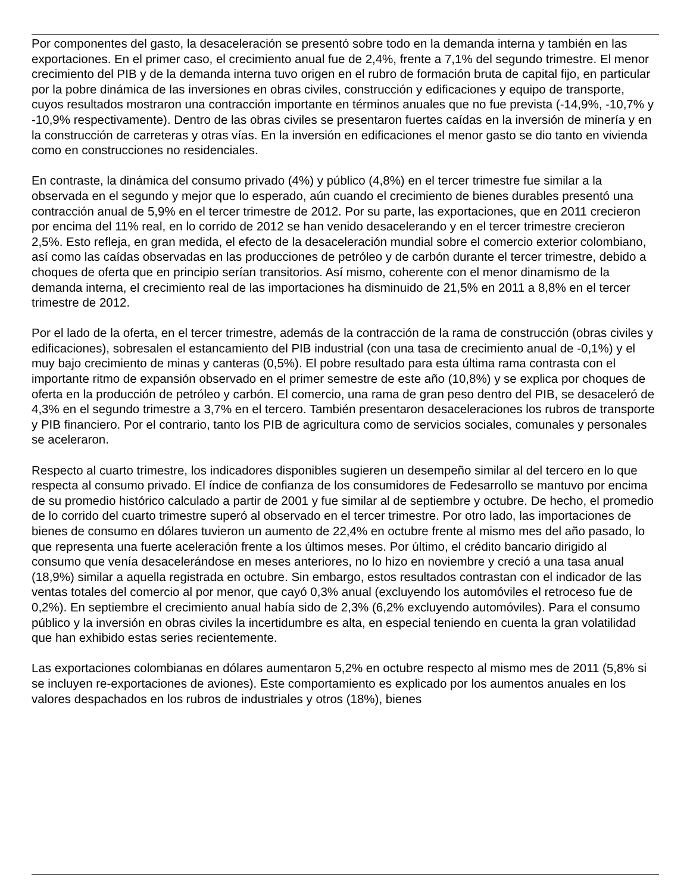Por componentes del gasto, la desaceleración se presentó sobre todo en la demanda interna y también en las exportaciones. En el primer caso, el crecimiento anual fue de 2,4%, frente a 7,1% del segundo trimestre. El menor crecimiento del PIB y de la demanda interna tuvo origen en el rubro de formación bruta de capital fijo, en particular por la pobre dinámica de las inversiones en obras civiles, construcción y edificaciones y equipo de transporte, cuyos resultados mostraron una contracción importante en términos anuales que no fue prevista (-14,9%, -10,7% y -10,9% respectivamente). Dentro de las obras civiles se presentaron fuertes caídas en la inversión de minería y en la construcción de carreteras y otras vías. En la inversión en edificaciones el menor gasto se dio tanto en vivienda como en construcciones no residenciales.
En contraste, la dinámica del consumo privado (4%) y público (4,8%) en el tercer trimestre fue similar a la observada en el segundo y mejor que lo esperado, aún cuando el crecimiento de bienes durables presentó una contracción anual de 5,9% en el tercer trimestre de 2012. Por su parte, las exportaciones, que en 2011 crecieron por encima del 11% real, en lo corrido de 2012 se han venido desacelerando y en el tercer trimestre crecieron 2,5%. Esto refleja, en gran medida, el efecto de la desaceleración mundial sobre el comercio exterior colombiano, así como las caídas observadas en las producciones de petróleo y de carbón durante el tercer trimestre, debido a choques de oferta que en principio serían transitorios. Así mismo, coherente con el menor dinamismo de la demanda interna, el crecimiento real de las importaciones ha disminuido de 21,5% en 2011 a 8,8% en el tercer trimestre de 2012.
Por el lado de la oferta, en el tercer trimestre, además de la contracción de la rama de construcción (obras civiles y edificaciones), sobresalen el estancamiento del PIB industrial (con una tasa de crecimiento anual de -0,1%) y el muy bajo crecimiento de minas y canteras (0,5%). El pobre resultado para esta última rama contrasta con el importante ritmo de expansión observado en el primer semestre de este año (10,8%) y se explica por choques de oferta en la producción de petróleo y carbón. El comercio, una rama de gran peso dentro del PIB, se desaceleró de 4,3% en el segundo trimestre a 3,7% en el tercero. También presentaron desaceleraciones los rubros de transporte y PIB financiero. Por el contrario, tanto los PIB de agricultura como de servicios sociales, comunales y personales se aceleraron.
Respecto al cuarto trimestre, los indicadores disponibles sugieren un desempeño similar al del tercero en lo que respecta al consumo privado. El índice de confianza de los consumidores de Fedesarrollo se mantuvo por encima de su promedio histórico calculado a partir de 2001 y fue similar al de septiembre y octubre. De hecho, el promedio de lo corrido del cuarto trimestre superó al observado en el tercer trimestre. Por otro lado, las importaciones de bienes de consumo en dólares tuvieron un aumento de 22,4% en octubre frente al mismo mes del año pasado, lo que representa una fuerte aceleración frente a los últimos meses. Por último, el crédito bancario dirigido al consumo que venía desacelerándose en meses anteriores, no lo hizo en noviembre y creció a una tasa anual (18,9%) similar a aquella registrada en octubre. Sin embargo, estos resultados contrastan con el indicador de las ventas totales del comercio al por menor, que cayó 0,3% anual (excluyendo los automóviles el retroceso fue de 0,2%). En septiembre el crecimiento anual había sido de 2,3% (6,2% excluyendo automóviles). Para el consumo público y la inversión en obras civiles la incertidumbre es alta, en especial teniendo en cuenta la gran volatilidad que han exhibido estas series recientemente.
Las exportaciones colombianas en dólares aumentaron 5,2% en octubre respecto al mismo mes de 2011 (5,8% si se incluyen re-exportaciones de aviones). Este comportamiento es explicado por los aumentos anuales en los valores despachados en los rubros de industriales y otros (18%), bienes